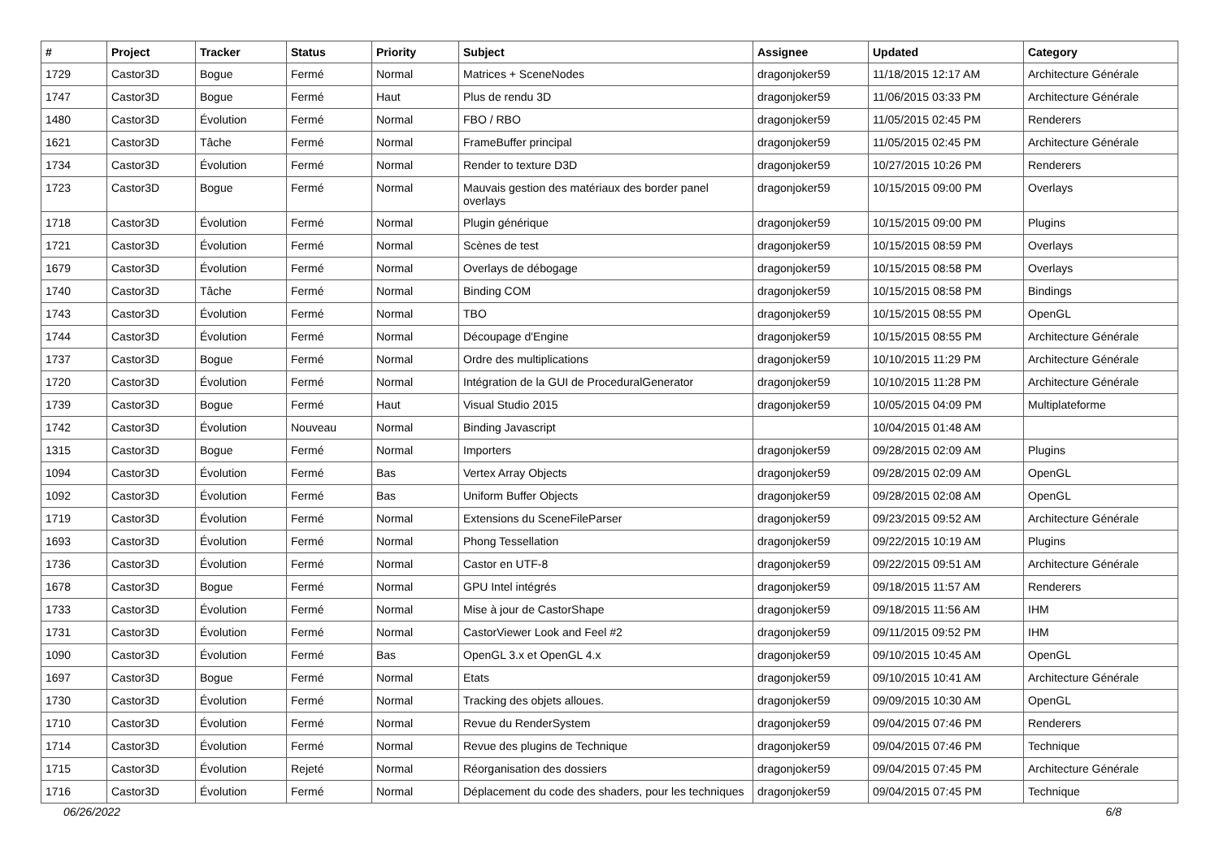| # | Project | Tracker | Status | Priority | Subject | Assignee | Updated | Category |
| --- | --- | --- | --- | --- | --- | --- | --- | --- |
| 1729 | Castor3D | Bogue | Fermé | Normal | Matrices + SceneNodes | dragonjoker59 | 11/18/2015 12:17 AM | Architecture Générale |
| 1747 | Castor3D | Bogue | Fermé | Haut | Plus de rendu 3D | dragonjoker59 | 11/06/2015 03:33 PM | Architecture Générale |
| 1480 | Castor3D | Évolution | Fermé | Normal | FBO / RBO | dragonjoker59 | 11/05/2015 02:45 PM | Renderers |
| 1621 | Castor3D | Tâche | Fermé | Normal | FrameBuffer principal | dragonjoker59 | 11/05/2015 02:45 PM | Architecture Générale |
| 1734 | Castor3D | Évolution | Fermé | Normal | Render to texture D3D | dragonjoker59 | 10/27/2015 10:26 PM | Renderers |
| 1723 | Castor3D | Bogue | Fermé | Normal | Mauvais gestion des matériaux des border panel overlays | dragonjoker59 | 10/15/2015 09:00 PM | Overlays |
| 1718 | Castor3D | Évolution | Fermé | Normal | Plugin générique | dragonjoker59 | 10/15/2015 09:00 PM | Plugins |
| 1721 | Castor3D | Évolution | Fermé | Normal | Scènes de test | dragonjoker59 | 10/15/2015 08:59 PM | Overlays |
| 1679 | Castor3D | Évolution | Fermé | Normal | Overlays de débogage | dragonjoker59 | 10/15/2015 08:58 PM | Overlays |
| 1740 | Castor3D | Tâche | Fermé | Normal | Binding COM | dragonjoker59 | 10/15/2015 08:58 PM | Bindings |
| 1743 | Castor3D | Évolution | Fermé | Normal | TBO | dragonjoker59 | 10/15/2015 08:55 PM | OpenGL |
| 1744 | Castor3D | Évolution | Fermé | Normal | Découpage d'Engine | dragonjoker59 | 10/15/2015 08:55 PM | Architecture Générale |
| 1737 | Castor3D | Bogue | Fermé | Normal | Ordre des multiplications | dragonjoker59 | 10/10/2015 11:29 PM | Architecture Générale |
| 1720 | Castor3D | Évolution | Fermé | Normal | Intégration de la GUI de ProceduralGenerator | dragonjoker59 | 10/10/2015 11:28 PM | Architecture Générale |
| 1739 | Castor3D | Bogue | Fermé | Haut | Visual Studio 2015 | dragonjoker59 | 10/05/2015 04:09 PM | Multiplateforme |
| 1742 | Castor3D | Évolution | Nouveau | Normal | Binding Javascript | | 10/04/2015 01:48 AM | |
| 1315 | Castor3D | Bogue | Fermé | Normal | Importers | dragonjoker59 | 09/28/2015 02:09 AM | Plugins |
| 1094 | Castor3D | Évolution | Fermé | Bas | Vertex Array Objects | dragonjoker59 | 09/28/2015 02:09 AM | OpenGL |
| 1092 | Castor3D | Évolution | Fermé | Bas | Uniform Buffer Objects | dragonjoker59 | 09/28/2015 02:08 AM | OpenGL |
| 1719 | Castor3D | Évolution | Fermé | Normal | Extensions du SceneFileParser | dragonjoker59 | 09/23/2015 09:52 AM | Architecture Générale |
| 1693 | Castor3D | Évolution | Fermé | Normal | Phong Tessellation | dragonjoker59 | 09/22/2015 10:19 AM | Plugins |
| 1736 | Castor3D | Évolution | Fermé | Normal | Castor en UTF-8 | dragonjoker59 | 09/22/2015 09:51 AM | Architecture Générale |
| 1678 | Castor3D | Bogue | Fermé | Normal | GPU Intel intégrés | dragonjoker59 | 09/18/2015 11:57 AM | Renderers |
| 1733 | Castor3D | Évolution | Fermé | Normal | Mise à jour de CastorShape | dragonjoker59 | 09/18/2015 11:56 AM | IHM |
| 1731 | Castor3D | Évolution | Fermé | Normal | CastorViewer Look and Feel #2 | dragonjoker59 | 09/11/2015 09:52 PM | IHM |
| 1090 | Castor3D | Évolution | Fermé | Bas | OpenGL 3.x et OpenGL 4.x | dragonjoker59 | 09/10/2015 10:45 AM | OpenGL |
| 1697 | Castor3D | Bogue | Fermé | Normal | Etats | dragonjoker59 | 09/10/2015 10:41 AM | Architecture Générale |
| 1730 | Castor3D | Évolution | Fermé | Normal | Tracking des objets alloues. | dragonjoker59 | 09/09/2015 10:30 AM | OpenGL |
| 1710 | Castor3D | Évolution | Fermé | Normal | Revue du RenderSystem | dragonjoker59 | 09/04/2015 07:46 PM | Renderers |
| 1714 | Castor3D | Évolution | Fermé | Normal | Revue des plugins de Technique | dragonjoker59 | 09/04/2015 07:46 PM | Technique |
| 1715 | Castor3D | Évolution | Rejeté | Normal | Réorganisation des dossiers | dragonjoker59 | 09/04/2015 07:45 PM | Architecture Générale |
| 1716 | Castor3D | Évolution | Fermé | Normal | Déplacement du code des shaders, pour les techniques | dragonjoker59 | 09/04/2015 07:45 PM | Technique |
06/26/2022 6/8